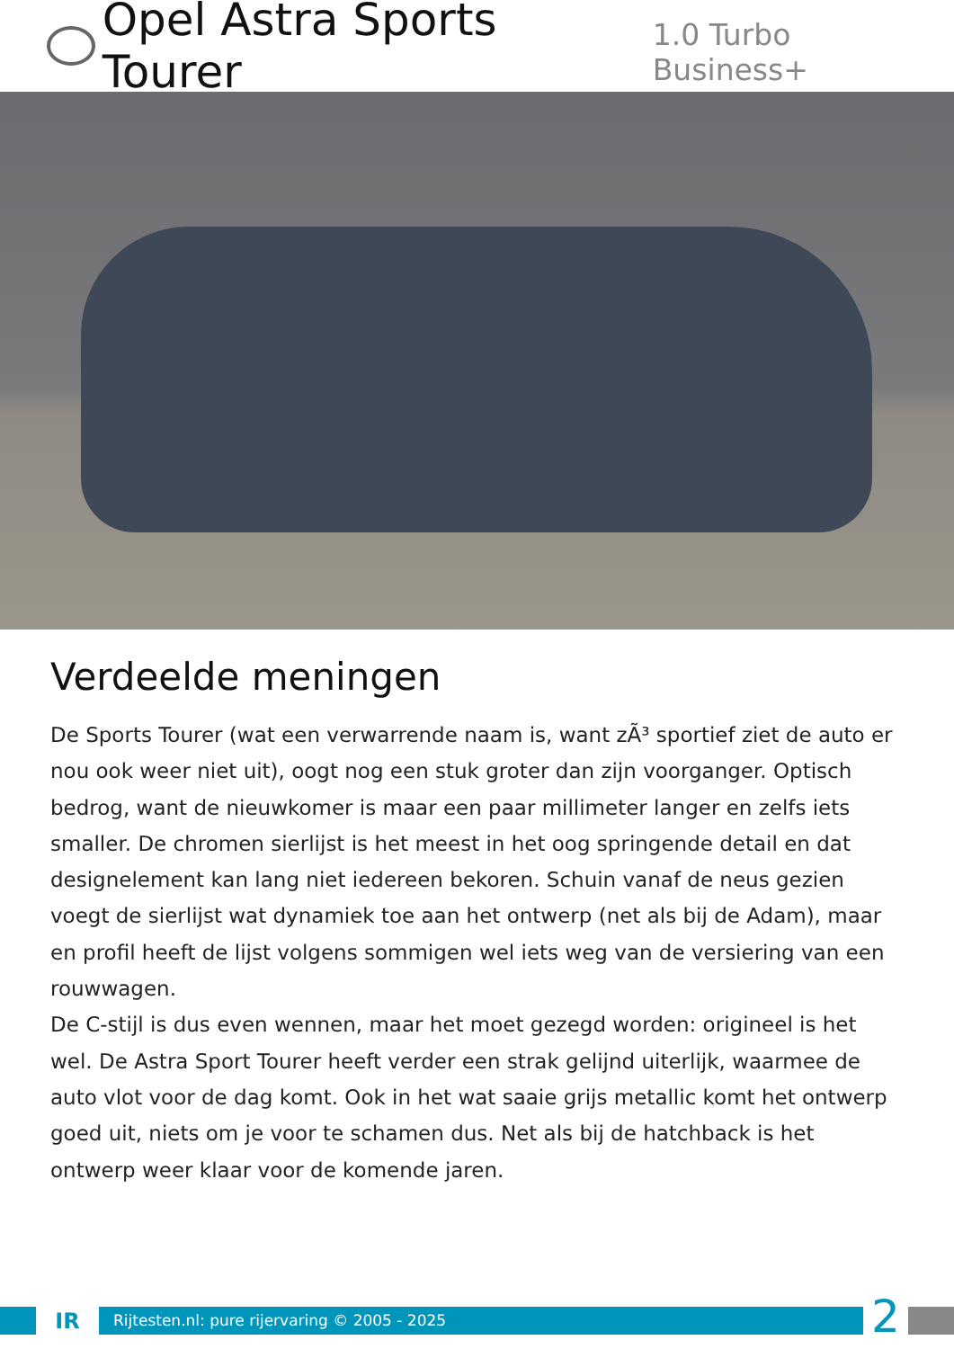Opel Astra Sports Tourer 1.0 Turbo Business+
Verdeelde meningen
De Sports Tourer (wat een verwarrende naam is, want zÃ³ sportief ziet de auto er nou ook weer niet uit), oogt nog een stuk groter dan zijn voorganger. Optisch bedrog, want de nieuwkomer is maar een paar millimeter langer en zelfs iets smaller. De chromen sierlijst is het meest in het oog springende detail en dat designelement kan lang niet iedereen bekoren. Schuin vanaf de neus gezien voegt de sierlijst wat dynamiek toe aan het ontwerp (net als bij de Adam), maar en profil heeft de lijst volgens sommigen wel iets weg van de versiering van een rouwwagen.
De C-stijl is dus even wennen, maar het moet gezegd worden: origineel is het wel. De Astra Sport Tourer heeft verder een strak gelijnd uiterlijk, waarmee de auto vlot voor de dag komt. Ook in het wat saaie grijs metallic komt het ontwerp goed uit, niets om je voor te schamen dus. Net als bij de hatchback is het ontwerp weer klaar voor de komende jaren.
IR
Rijtesten.nl: pure rijervaring © 2005 - 2025
2